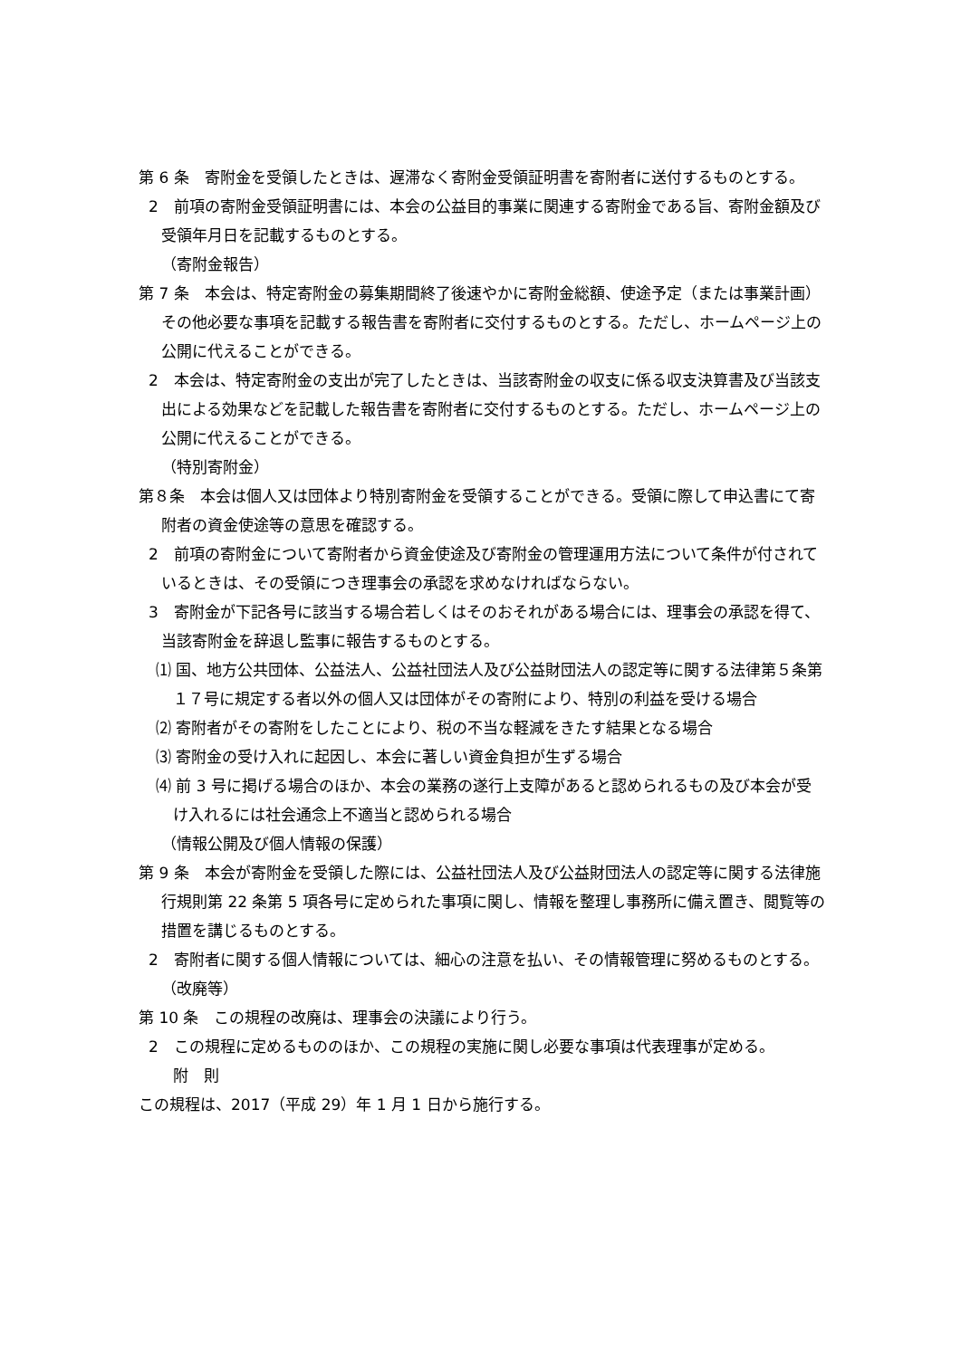第 6 条　寄附金を受領したときは、遅滞なく寄附金受領証明書を寄附者に送付するものとする。
2　前項の寄附金受領証明書には、本会の公益目的事業に関連する寄附金である旨、寄附金額及び受領年月日を記載するものとする。
（寄附金報告）
第 7 条　本会は、特定寄附金の募集期間終了後速やかに寄附金総額、使途予定（または事業計画）その他必要な事項を記載する報告書を寄附者に交付するものとする。ただし、ホームページ上の公開に代えることができる。
2　本会は、特定寄附金の支出が完了したときは、当該寄附金の収支に係る収支決算書及び当該支出による効果などを記載した報告書を寄附者に交付するものとする。ただし、ホームページ上の公開に代えることができる。
（特別寄附金）
第８条　本会は個人又は団体より特別寄附金を受領することができる。受領に際して申込書にて寄附者の資金使途等の意思を確認する。
2　前項の寄附金について寄附者から資金使途及び寄附金の管理運用方法について条件が付されているときは、その受領につき理事会の承認を求めなければならない。
3　寄附金が下記各号に該当する場合若しくはそのおそれがある場合には、理事会の承認を得て、当該寄附金を辞退し監事に報告するものとする。
⑴ 国、地方公共団体、公益法人、公益社団法人及び公益財団法人の認定等に関する法律第５条第　１７号に規定する者以外の個人又は団体がその寄附により、特別の利益を受ける場合
⑵ 寄附者がその寄附をしたことにより、税の不当な軽減をきたす結果となる場合
⑶ 寄附金の受け入れに起因し、本会に著しい資金負担が生ずる場合
⑷ 前 3 号に掲げる場合のほか、本会の業務の遂行上支障があると認められるもの及び本会が受け入れるには社会通念上不適当と認められる場合
（情報公開及び個人情報の保護）
第 9 条　本会が寄附金を受領した際には、公益社団法人及び公益財団法人の認定等に関する法律施行規則第 22 条第 5 項各号に定められた事項に関し、情報を整理し事務所に備え置き、閲覧等の措置を講じるものとする。
2　寄附者に関する個人情報については、細心の注意を払い、その情報管理に努めるものとする。
（改廃等）
第 10 条　この規程の改廃は、理事会の決議により行う。
2　この規程に定めるもののほか、この規程の実施に関し必要な事項は代表理事が定める。
附　則
この規程は、2017（平成 29）年 1 月 1 日から施行する。